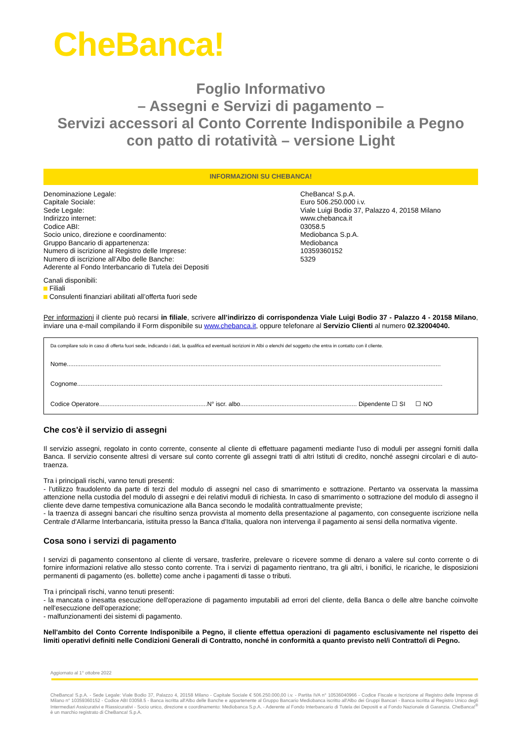CheBanca!
Foglio Informativo
– Assegni e Servizi di pagamento –
Servizi accessori al Conto Corrente Indisponibile a Pegno con patto di rotatività – versione Light
INFORMAZIONI SU CHEBANCA!
| Denominazione Legale: | CheBanca! S.p.A. |
| Capitale Sociale: | Euro 506.250.000 i.v. |
| Sede Legale: | Viale Luigi Bodio 37, Palazzo 4, 20158 Milano |
| Indirizzo internet: | www.chebanca.it |
| Codice ABI: | 03058.5 |
| Socio unico, direzione e coordinamento: | Mediobanca S.p.A. |
| Gruppo Bancario di appartenenza: | Mediobanca |
| Numero di iscrizione al Registro delle Imprese: | 10359360152 |
| Numero di iscrizione all’Albo delle Banche: | 5329 |
| Aderente al Fondo Interbancario di Tutela dei Depositi | |
Canali disponibili:
Filiali
Consulenti finanziari abilitati all’offerta fuori sede
Per informazioni il cliente può recarsi in filiale, scrivere all’indirizzo di corrispondenza Viale Luigi Bodio 37 - Palazzo 4 - 20158 Milano, inviare una e-mail compilando il Form disponibile su www.chebanca.it, oppure telefonare al Servizio Clienti al numero 02.32004040.
Da compilare solo in caso di offerta fuori sede, indicando i dati, la qualifica ed eventuali iscrizioni in Albi o elenchi del soggetto che entra in contatto con il cliente.
Nome..........................................................................................................................................................................................................................
Cognome.....................................................................................................................................................................................................................
Codice Operatore...............................................................N° iscr. albo.................................................................... Dipendente ☐ SI ☐ NO
Che cos'è il servizio di assegni
Il servizio assegni, regolato in conto corrente, consente al cliente di effettuare pagamenti mediante l'uso di moduli per assegni forniti dalla Banca. Il servizio consente altresì di versare sul conto corrente gli assegni tratti di altri Istituti di credito, nonché assegni circolari e di auto-traenza.
Tra i principali rischi, vanno tenuti presenti:
- l'utilizzo fraudolento da parte di terzi del modulo di assegni nel caso di smarrimento e sottrazione. Pertanto va osservata la massima attenzione nella custodia del modulo di assegni e dei relativi moduli di richiesta. In caso di smarrimento o sottrazione del modulo di assegno il cliente deve darne tempestiva comunicazione alla Banca secondo le modalità contrattualmente previste;
- la traenza di assegni bancari che risultino senza provvista al momento della presentazione al pagamento, con conseguente iscrizione nella Centrale d'Allarme Interbancaria, istituita presso la Banca d'Italia, qualora non intervenga il pagamento ai sensi della normativa vigente.
Cosa sono i servizi di pagamento
I servizi di pagamento consentono al cliente di versare, trasferire, prelevare o ricevere somme di denaro a valere sul conto corrente o di fornire informazioni relative allo stesso conto corrente. Tra i servizi di pagamento rientrano, tra gli altri, i bonifici, le ricariche, le disposizioni permanenti di pagamento (es. bollette) come anche i pagamenti di tasse o tributi.
Tra i principali rischi, vanno tenuti presenti:
- la mancata o inesatta esecuzione dell'operazione di pagamento imputabili ad errori del cliente, della Banca o delle altre banche coinvolte nell'esecuzione dell'operazione;
- malfunzionamenti dei sistemi di pagamento.
Nell'ambito del Conto Corrente Indisponibile a Pegno, il cliente effettua operazioni di pagamento esclusivamente nel rispetto dei limiti operativi definiti nelle Condizioni Generali di Contratto, nonché in conformità a quanto previsto nel/i Contratto/i di Pegno.
Aggiornato al 1° ottobre 2022
CheBanca! S.p.A. - Sede Legale: Viale Bodio 37, Palazzo 4, 20158 Milano - Capitale Sociale € 506.250.000,00 i.v. - Partita IVA n° 10536040966 - Codice Fiscale e Iscrizione al Registro delle Imprese di Milano n° 10359360152 - Codice ABI 03058.5 - Banca iscritta all'Albo delle Banche e appartenente al Gruppo Bancario Mediobanca iscritto all'Albo dei Gruppi Bancari - Banca iscritta al Registro Unico degli Intermediari Assicurativi e Riassicurativi - Socio unico, direzione e coordinamento: Mediobanca S.p.A. - Aderente al Fondo Interbancario di Tutela dei Depositi e al Fondo Nazionale di Garanzia. CheBanca!<sup>®</sup> è un marchio registrato di CheBanca! S.p.A.